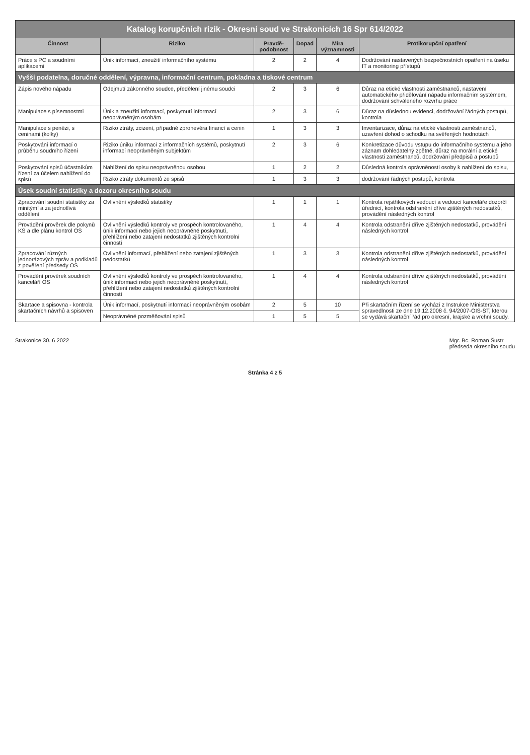| Katalog korupčních rizik - Okresní soud ve Strakonicích 16 Spr 614/2022 | | | | | |
| Činnost | Riziko | Pravdě-podobnost | Dopad | Míra významnosti | Protikorupční opatření |
| Práce s PC a soudními aplikacemi | Únik informací, zneužití informačního systému | 2 | 2 | 4 | Dodržování nastavených bezpečnostních opatření na úseku IT a monitoring přístupů |
| Vyšší podatelna, doručné oddělení, výpravna, informační centrum, pokladna a tiskové centrum | | | | | |
| Zápis nového nápadu | Odejmutí zákonného soudce, předělení jinému soudci | 2 | 3 | 6 | Důraz na etické vlastnosti zaměstnanců, nastavení automatického přidělování nápadu informačním systémem, dodržování schváleného rozvrhu práce |
| Manipulace s písemnostmi | Únik a zneužití informací, poskytnutí informací neoprávněným osobám | 2 | 3 | 6 | Důraz na důslednou evidenci, dodržování řádných postupů, kontrola |
| Manipulace s penězi, s ceninami (kolky) | Riziko ztráty, zcizení, případně zpronevěra financí a cenin | 1 | 3 | 3 | Inventarizace, důraz na etické vlastnosti zaměstnanců, uzavření dohod o schodku na svěřených hodnotách |
| Poskytování informací o průběhu soudního řízení | Riziko úniku informací z informačních systémů, poskytnutí informací neoprávněným subjektům | 2 | 3 | 6 | Konkretizace důvodu vstupu do informačního systému a jeho záznam dohledatelný zpětně, důraz na morální a etické vlastnosti zaměstnanců, dodržování předpisů a postupů |
| Poskytování spisů účastníkům řízení za účelem nahlížení do spisů | Nahlížení do spisu neoprávněnou osobou | 1 | 2 | 2 | Důsledná kontrola oprávněnosti osoby k nahlížení do spisu, |
| | Riziko ztráty dokumentů ze spisů | 1 | 3 | 3 | dodržování řádných postupů, kontrola |
| Úsek soudní statistiky a dozoru okresního soudu | | | | | |
| Zpracování soudní statistiky za minitýmí a za jednotlivá oddělení | Ovlivnění výsledků statistiky | 1 | 1 | 1 | Kontrola rejstříkových vedoucí a vedoucí kanceláře dozorčí úřednicí, kontrola odstranění dříve zjištěných nedostatků, provádění následných kontrol |
| Provádění prověrek dle pokynů KS a dle plánu kontrol OS | Ovlivnění výsledků kontroly ve prospěch kontrolovaného, únik informací nebo jejich neoprávněné poskytnutí, přehlížení nebo zatajení nedostatků zjištěných kontrolní činností | 1 | 4 | 4 | Kontrola odstranění dříve zjištěných nedostatků, provádění následných kontrol |
| Zpracování různých jednorázových zpráv a podkladů z pověření předsedy OS | Ovlivnění informací, přehlížení nebo zatajení zjištěných nedostatků | 1 | 3 | 3 | Kontrola odstranění dříve zjištěných nedostatků, provádění následných kontrol |
| Provádění prověrek soudních kanceláří OS | Ovlivnění výsledků kontroly ve prospěch kontrolovaného, únik informací nebo jejich neoprávněné poskytnutí, přehlížení nebo zatajení nedostatků zjištěných kontrolní činností | 1 | 4 | 4 | Kontrola odstranění dříve zjištěných nedostatků, provádění následných kontrol |
| Skartace a spisovna - kontrola skartačních návrhů a spisoven | Únik informací, poskytnutí informací neoprávněným osobám | 2 | 5 | 10 | Při skartačním řízení se vychází z Instrukce Ministerstva spravedlnosti ze dne 19.12.2008 č. 94/2007-OIS-ST, kterou se vydává skartační řád pro okresní, krajské a vrchní soudy. |
| | Neoprávněné pozměňování spisů | 1 | 5 | 5 | |
Strakonice 30. 6 2022 Mgr. Bc. Roman Šustr
předseda okresního soudu
Stránka 4 z 5